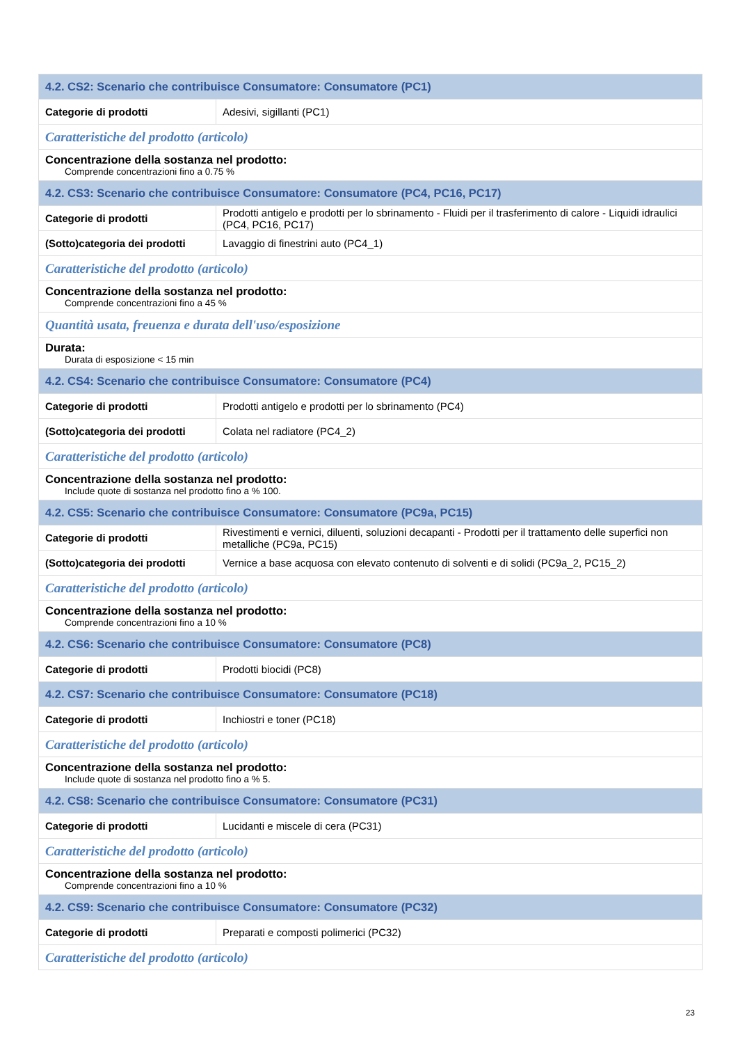| 4.2. CS2: Scenario che contribuisce Consumatore: Consumatore (PC1) | |
| Categorie di prodotti | Adesivi, sigillanti (PC1) |
| Caratteristiche del prodotto (articolo) | |
| Concentrazione della sostanza nel prodotto: Comprende concentrazioni fino a 0.75 % | |
| 4.2. CS3: Scenario che contribuisce Consumatore: Consumatore (PC4, PC16, PC17) | |
| Categorie di prodotti | Prodotti antigelo e prodotti per lo sbrinamento - Fluidi per il trasferimento di calore - Liquidi idraulici (PC4, PC16, PC17) |
| (Sotto)categoria dei prodotti | Lavaggio di finestrini auto (PC4_1) |
| Caratteristiche del prodotto (articolo) | |
| Concentrazione della sostanza nel prodotto: Comprende concentrazioni fino a 45 % | |
| Quantità usata, freuenza e durata dell'uso/esposizione | |
| Durata: Durata di esposizione < 15 min | |
| 4.2. CS4: Scenario che contribuisce Consumatore: Consumatore (PC4) | |
| Categorie di prodotti | Prodotti antigelo e prodotti per lo sbrinamento (PC4) |
| (Sotto)categoria dei prodotti | Colata nel radiatore (PC4_2) |
| Caratteristiche del prodotto (articolo) | |
| Concentrazione della sostanza nel prodotto: Include quote di sostanza nel prodotto fino a % 100. | |
| 4.2. CS5: Scenario che contribuisce Consumatore: Consumatore (PC9a, PC15) | |
| Categorie di prodotti | Rivestimenti e vernici, diluenti, soluzioni decapanti - Prodotti per il trattamento delle superfici non metalliche (PC9a, PC15) |
| (Sotto)categoria dei prodotti | Vernice a base acquosa con elevato contenuto di solventi e di solidi (PC9a_2, PC15_2) |
| Caratteristiche del prodotto (articolo) | |
| Concentrazione della sostanza nel prodotto: Comprende concentrazioni fino a 10 % | |
| 4.2. CS6: Scenario che contribuisce Consumatore: Consumatore (PC8) | |
| Categorie di prodotti | Prodotti biocidi (PC8) |
| 4.2. CS7: Scenario che contribuisce Consumatore: Consumatore (PC18) | |
| Categorie di prodotti | Inchiostri e toner (PC18) |
| Caratteristiche del prodotto (articolo) | |
| Concentrazione della sostanza nel prodotto: Include quote di sostanza nel prodotto fino a % 5. | |
| 4.2. CS8: Scenario che contribuisce Consumatore: Consumatore (PC31) | |
| Categorie di prodotti | Lucidanti e miscele di cera (PC31) |
| Caratteristiche del prodotto (articolo) | |
| Concentrazione della sostanza nel prodotto: Comprende concentrazioni fino a 10 % | |
| 4.2. CS9: Scenario che contribuisce Consumatore: Consumatore (PC32) | |
| Categorie di prodotti | Preparati e composti polimerici (PC32) |
| Caratteristiche del prodotto (articolo) | |
23